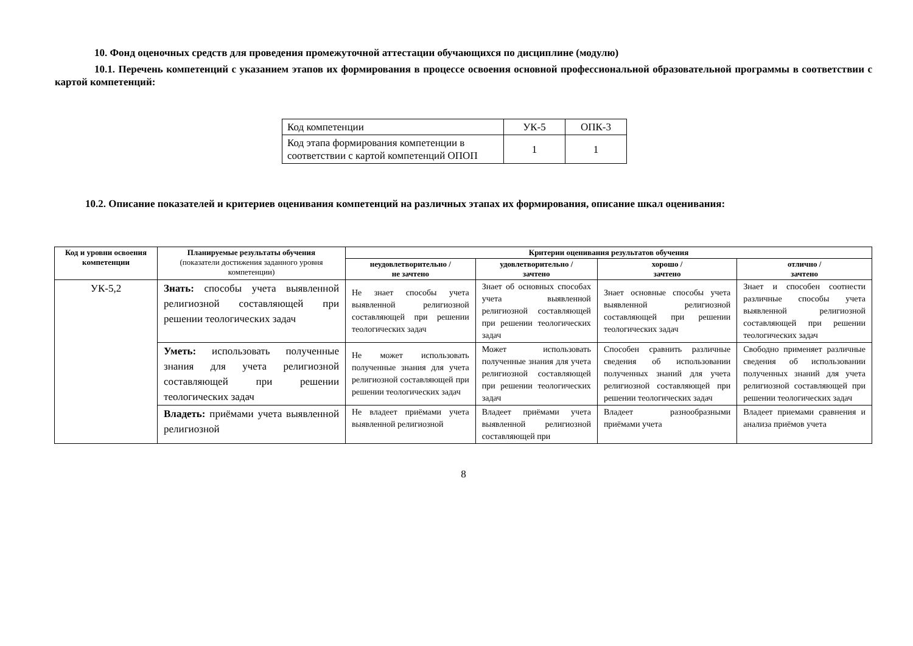10. Фонд оценочных средств для проведения промежуточной аттестации обучающихся по дисциплине (модулю)
10.1. Перечень компетенций с указанием этапов их формирования в процессе освоения основной профессиональной образовательной программы в соответствии с картой компетенций:
| Код компетенции | УК-5 | ОПК-3 |
| Код этапа формирования компетенции в соответствии с картой компетенций ОПОП | 1 | 1 |
10.2. Описание показателей и критериев оценивания компетенций на различных этапах их формирования, описание шкал оценивания:
| Код и уровни освоения компетенции | Планируемые результаты обучения (показатели достижения заданного уровня компетенции) | Критерии оценивания результатов обучения | | | |
| --- | --- | --- | --- | --- | --- |
| | | неудовлетворительно / не зачтено | удовлетворительно / зачтено | хорошо / зачтено | отлично / зачтено |
| УК-5,2 | Знать: способы учета выявленной религиозной составляющей при решении теологических задач | Не знает способы учета выявленной религиозной составляющей при решении теологических задач | Знает об основных способах учета выявленной религиозной составляющей при решении теологических задач | Знает основные способы учета выявленной религиозной составляющей при решении теологических задач | Знает и способен соотнести различные способы учета выявленной религиозной составляющей при решении теологических задач |
| | Уметь: использовать полученные знания для учета религиозной составляющей при решении теологических задач | Не может использовать полученные знания для учета религиозной составляющей при решении теологических задач | Может использовать полученные знания для учета религиозной составляющей при решении теологических задач | Способен сравнить различные сведения об использовании полученных знаний для учета религиозной составляющей при решении теологических задач | Свободно применяет различные сведения об использовании полученных знаний для учета религиозной составляющей при решении теологических задач |
| | Владеть: приёмами учета выявленной религиозной | Не владеет приёмами учета выявленной религиозной | Владеет приёмами учета выявленной религиозной составляющей при | Владеет разнообразными приёмами учета | Владеет приемами сравнения и анализа приёмов учета |
8